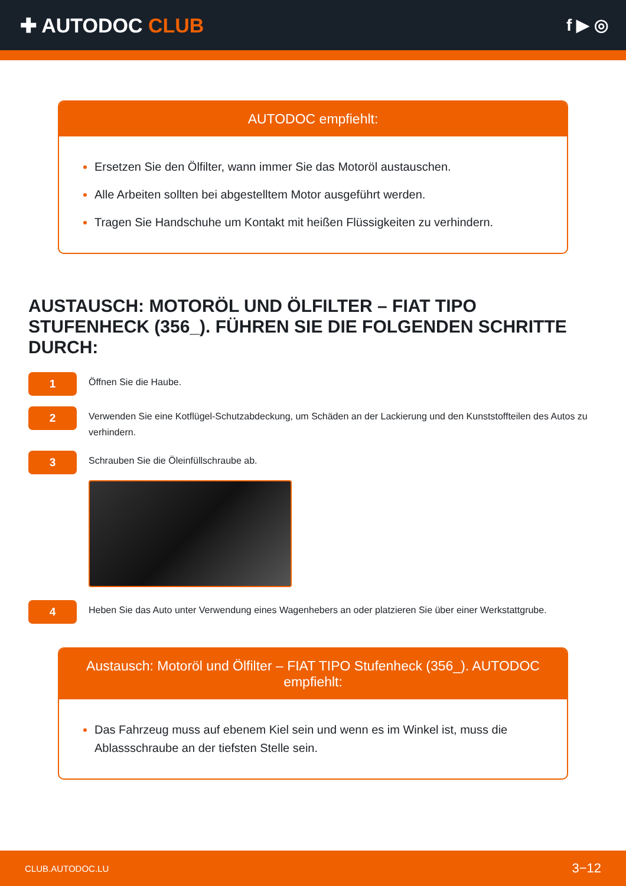✚ AUTODOC CLUB
f ▶ ◎
AUTODOC empfiehlt:
Ersetzen Sie den Ölfilter, wann immer Sie das Motoröl austauschen.
Alle Arbeiten sollten bei abgestelltem Motor ausgeführt werden.
Tragen Sie Handschuhe um Kontakt mit heißen Flüssigkeiten zu verhindern.
AUSTAUSCH: MOTORÖL UND ÖLFILTER – FIAT TIPO STUFENHECK (356_). FÜHREN SIE DIE FOLGENDEN SCHRITTE DURCH:
1
Öffnen Sie die Haube.
2
Verwenden Sie eine Kotflügel-Schutzabdeckung, um Schäden an der Lackierung und den Kunststoffteilen des Autos zu verhindern.
3
Schrauben Sie die Öleinfüllschraube ab.
4
Heben Sie das Auto unter Verwendung eines Wagenhebers an oder platzieren Sie über einer Werkstattgrube.
Austausch: Motoröl und Ölfilter – FIAT TIPO Stufenheck (356_). AUTODOC empfiehlt:
Das Fahrzeug muss auf ebenem Kiel sein und wenn es im Winkel ist, muss die Ablassschraube an der tiefsten Stelle sein.
CLUB.AUTODOC.LU 3−12